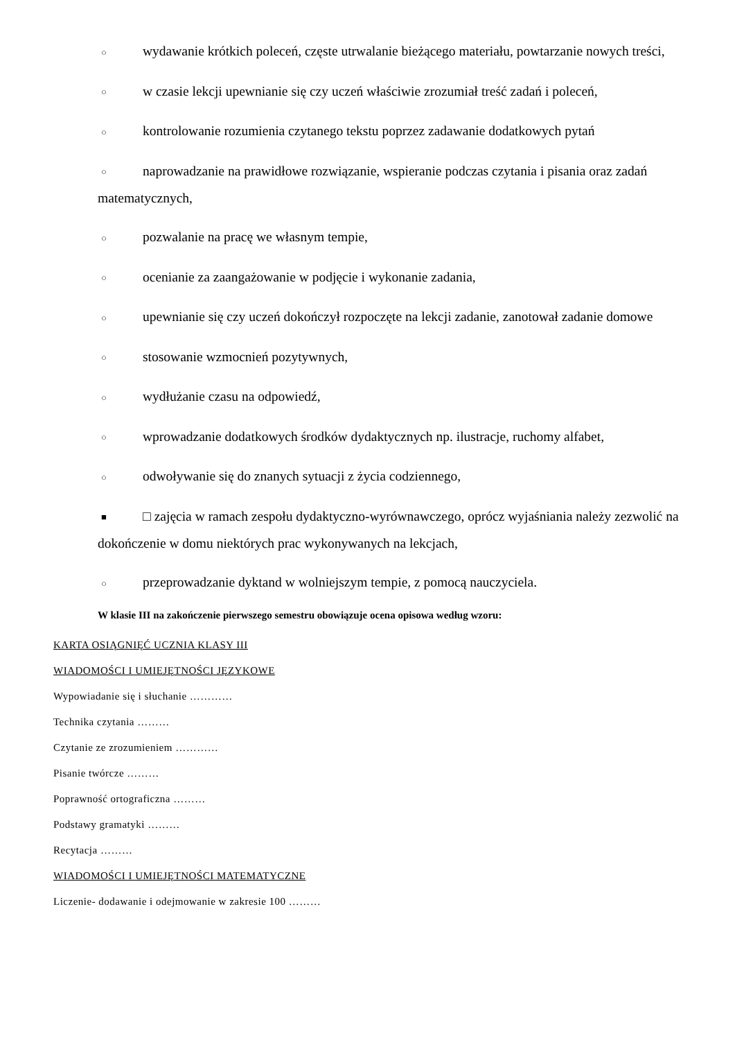○ wydawanie krótkich poleceń, częste utrwalanie bieżącego materiału, powtarzanie nowych treści,
○ w czasie lekcji upewnianie się czy uczeń właściwie zrozumiał treść zadań i poleceń,
○ kontrolowanie rozumienia czytanego tekstu poprzez zadawanie dodatkowych pytań
○ naprowadzanie na prawidłowe rozwiązanie, wspieranie podczas czytania i pisania oraz zadań matematycznych,
○ pozwalanie na pracę we własnym tempie,
○ ocenianie za zaangażowanie w podjęcie i wykonanie zadania,
○ upewnianie się czy uczeń dokończył rozpoczęte na lekcji zadanie, zanotował zadanie domowe
○ stosowanie wzmocnień pozytywnych,
○ wydłużanie czasu na odpowiedź,
○ wprowadzanie dodatkowych środków dydaktycznych np. ilustracje, ruchomy alfabet,
○ odwoływanie się do znanych sytuacji z życia codziennego,
■ □ zajęcia w ramach zespołu dydaktyczno-wyrównawczego, oprócz wyjaśniania należy zezwolić na dokończenie w domu niektórych prac wykonywanych na lekcjach,
○ przeprowadzanie dyktand w wolniejszym tempie, z pomocą nauczyciela.
W klasie III na zakończenie pierwszego semestru obowiązuje ocena opisowa według wzoru:
KARTA OSIĄGNIĘĆ UCZNIA KLASY III
WIADOMOŚCI I UMIEJĘTNOŚCI JĘZYKOWE
Wypowiadanie się i słuchanie …………
Technika czytania ………
Czytanie ze zrozumieniem …………
Pisanie twórcze ………
Poprawność ortograficzna ………
Podstawy gramatyki ………
Recytacja ………
WIADOMOŚCI I UMIEJĘTNOŚCI MATEMATYCZNE
Liczenie- dodawanie i odejmowanie w zakresie 100 ………